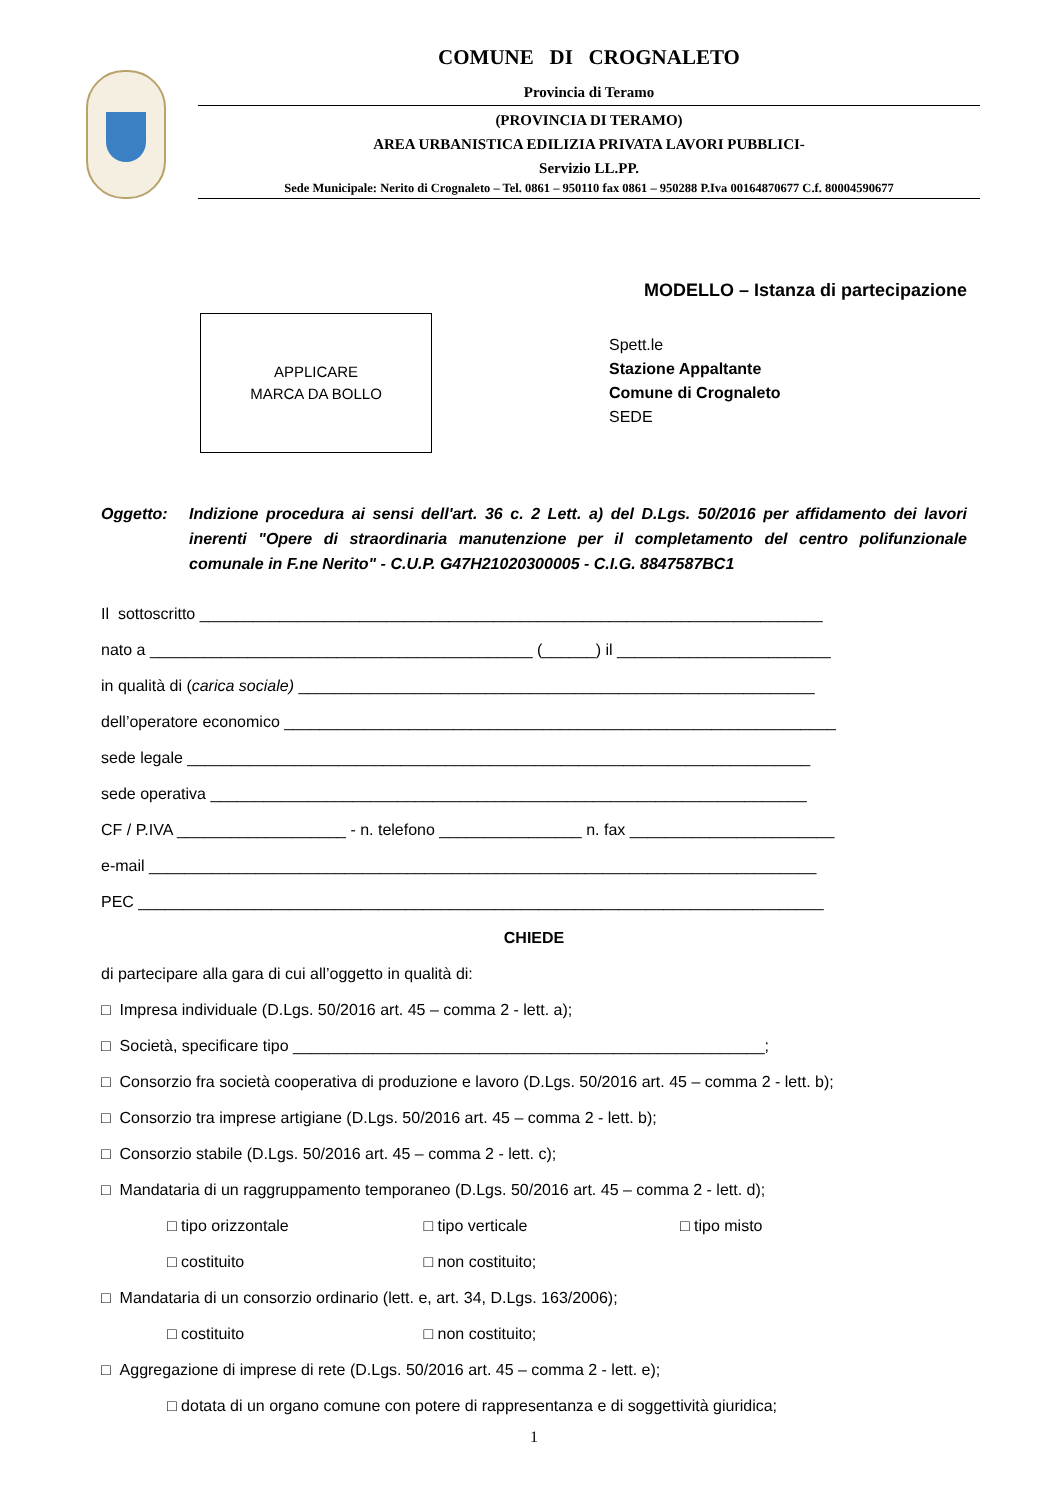COMUNE DI CROGNALETO
Provincia di Teramo
(PROVINCIA DI TERAMO)
AREA URBANISTICA EDILIZIA PRIVATA LAVORI PUBBLICI-
Servizio LL.PP.
Sede Municipale: Nerito di Crognaleto – Tel. 0861 – 950110 fax 0861 – 950288 P.Iva 00164870677 C.f. 80004590677
MODELLO – Istanza di partecipazione
APPLICARE
MARCA DA BOLLO
Spett.le
Stazione Appaltante
Comune di Crognaleto
SEDE
Oggetto: Indizione procedura ai sensi dell'art. 36 c. 2 Lett. a) del D.Lgs. 50/2016 per affidamento dei lavori inerenti "Opere di straordinaria manutenzione per il completamento del centro polifunzionale comunale in F.ne Nerito" - C.U.P. G47H21020300005 - C.I.G. 8847587BC1
Il sottoscritto ______________________________________________________________________
nato a ___________________________________________ (______) il ________________________
in qualità di (carica sociale) __________________________________________________________
dell’operatore economico ______________________________________________________________
sede legale ______________________________________________________________________
sede operativa ___________________________________________________________________
CF / P.IVA ___________________ - n. telefono ________________ n. fax _______________________
e-mail ___________________________________________________________________________
PEC _____________________________________________________________________________
CHIEDE
di partecipare alla gara di cui all’oggetto in qualità di:
□ Impresa individuale (D.Lgs. 50/2016 art. 45 – comma 2 - lett. a);
□ Società, specificare tipo _____________________________________________________;
□ Consorzio fra società cooperativa di produzione e lavoro (D.Lgs. 50/2016 art. 45 – comma 2 - lett. b);
□ Consorzio tra imprese artigiane (D.Lgs. 50/2016 art. 45 – comma 2 - lett. b);
□ Consorzio stabile (D.Lgs. 50/2016 art. 45 – comma 2 - lett. c);
□ Mandataria di un raggruppamento temporaneo (D.Lgs. 50/2016 art. 45 – comma 2 - lett. d);
□ tipo orizzontale □ tipo verticale □ tipo misto
□ costituito □ non costituito;
□ Mandataria di un consorzio ordinario (lett. e, art. 34, D.Lgs. 163/2006);
□ costituito □ non costituito;
□ Aggregazione di imprese di rete (D.Lgs. 50/2016 art. 45 – comma 2 - lett. e);
□ dotata di un organo comune con potere di rappresentanza e di soggettività giuridica;
1